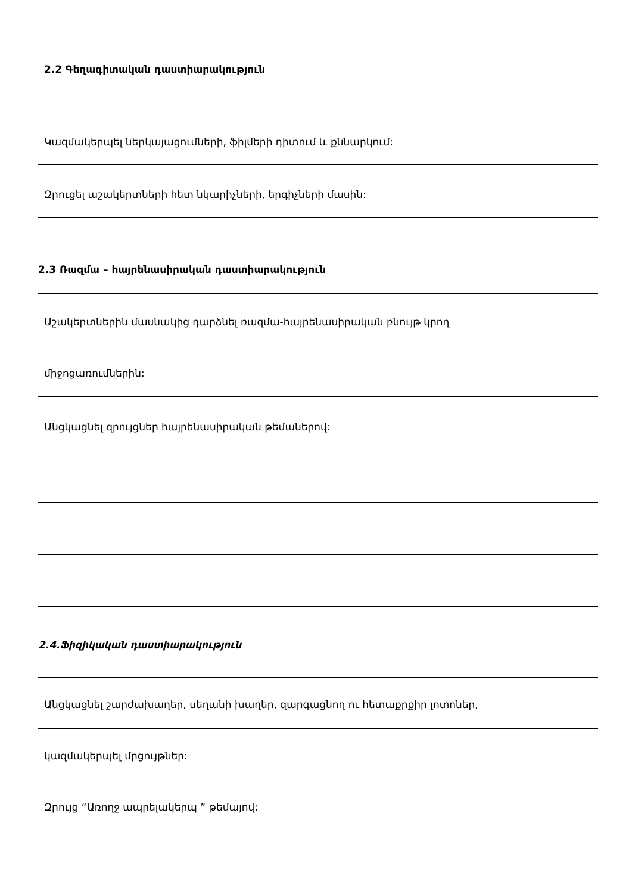2.2 Գեղագիտական դաստիարակություն
Կազմակերպել ներկայացումների, ֆիլմերի դիտում և քննարկում:
Զրուցել աշակերտների հետ նկարիչների, երգիչների մասին:
2.3 Ռազմա – հայրենասիրական դաստիարակություն
Աշակերտներին մասնակից դարձնել ռազմա-հայրենասիրական բնույթ կրող
միջոցառումներին:
Անցկացնել զրույցներ հայրենասիրական թեմաներով:
2.4.Ֆիզիկական դաստիարակություն
Անցկացնել շարժախաղեր, սեղանի խաղեր, զարգացնող ու հետաքրքիր լոտոներ,
կազմակերպել մրցույթներ:
Զրույց “Առողջ ապրելակերպ ” թեմայով: